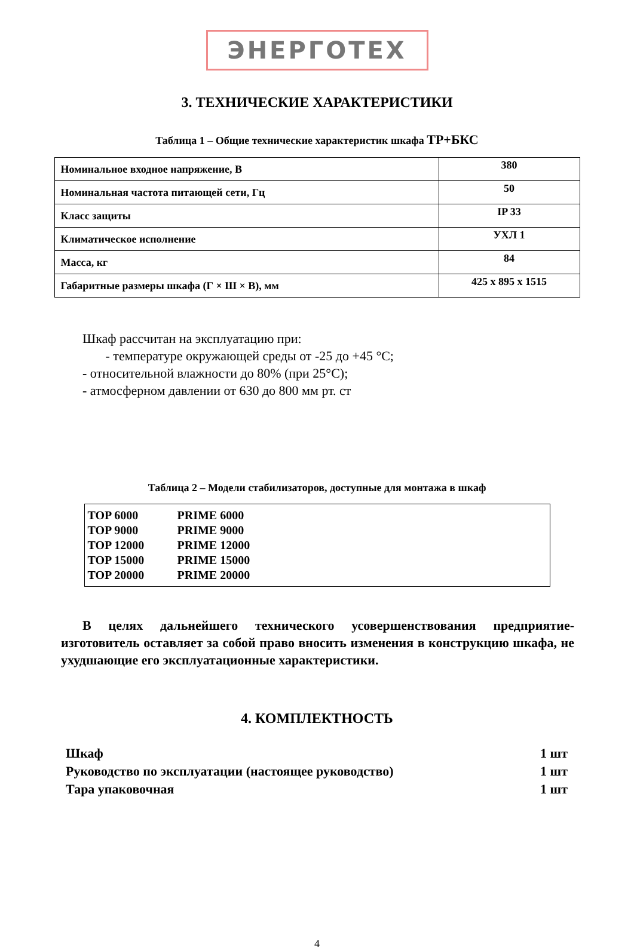ЭНЕРГОТЕХ
3. ТЕХНИЧЕСКИЕ ХАРАКТЕРИСТИКИ
Таблица 1 – Общие технические характеристик шкафа ТР+БКС
| Номинальное входное напряжение, В | 380 |
| Номинальная частота питающей сети, Гц | 50 |
| Класс защиты | IP 33 |
| Климатическое исполнение | УХЛ 1 |
| Масса, кг | 84 |
| Габаритные размеры шкафа (Г × Ш × В), мм | 425 x 895 x 1515 |
Шкаф рассчитан на эксплуатацию при:
- температуре окружающей среды от -25 до +45 °С;
- относительной влажности до 80% (при 25°С);
- атмосферном давлении от 630 до 800 мм рт. ст
Таблица 2 – Модели стабилизаторов, доступные для монтажа в шкаф
| TOP 6000 | PRIME 6000 |
| TOP 9000 | PRIME 9000 |
| TOP 12000 | PRIME 12000 |
| TOP 15000 | PRIME 15000 |
| TOP 20000 | PRIME 20000 |
В целях дальнейшего технического усовершенствования предприятие-изготовитель оставляет за собой право вносить изменения в конструкцию шкафа, не ухудшающие его эксплуатационные характеристики.
4. КОМПЛЕКТНОСТЬ
| Шкаф | 1 шт |
| Руководство по эксплуатации (настоящее руководство) | 1 шт |
| Тара упаковочная | 1 шт |
4